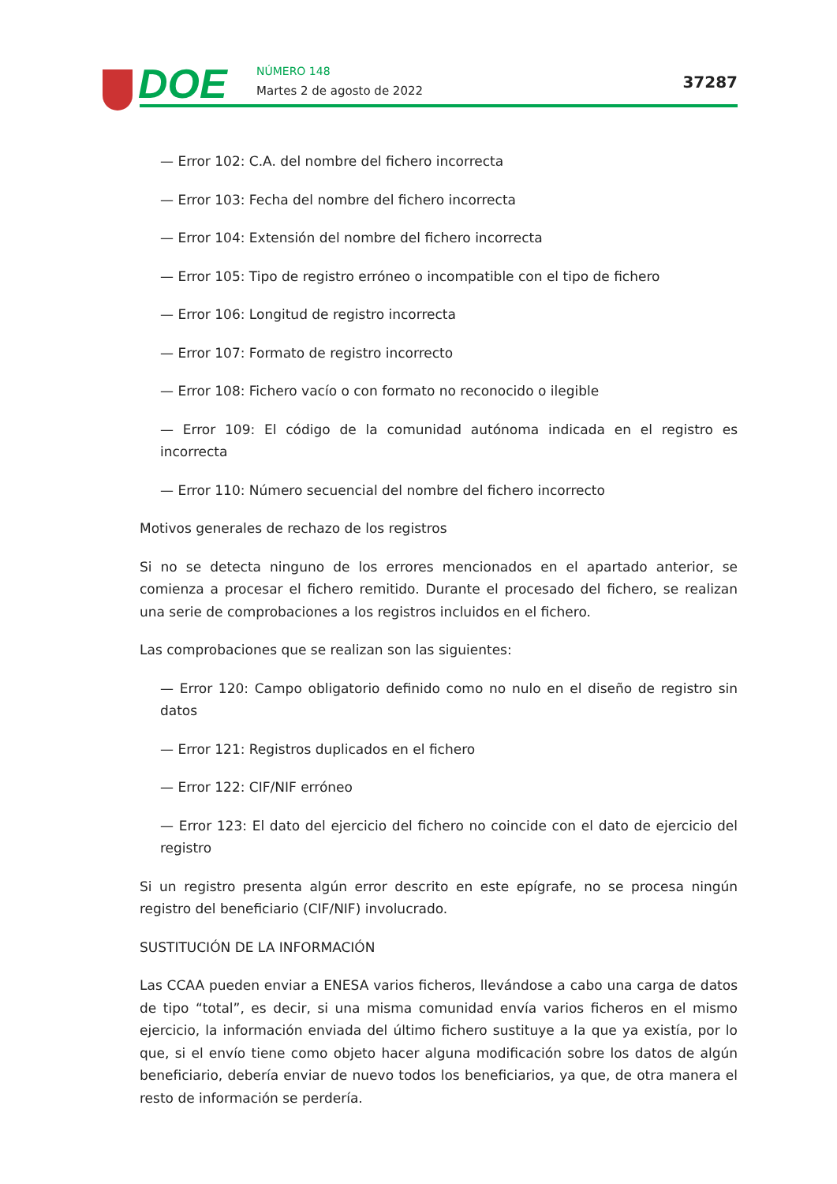DOE NÚMERO 148
Martes 2 de agosto de 2022 37287
— Error 102: C.A. del nombre del fichero incorrecta
— Error 103: Fecha del nombre del fichero incorrecta
— Error 104: Extensión del nombre del fichero incorrecta
— Error 105: Tipo de registro erróneo o incompatible con el tipo de fichero
— Error 106: Longitud de registro incorrecta
— Error 107: Formato de registro incorrecto
— Error 108: Fichero vacío o con formato no reconocido o ilegible
— Error 109: El código de la comunidad autónoma indicada en el registro es incorrecta
— Error 110: Número secuencial del nombre del fichero incorrecto
Motivos generales de rechazo de los registros
Si no se detecta ninguno de los errores mencionados en el apartado anterior, se comienza a procesar el fichero remitido. Durante el procesado del fichero, se realizan una serie de comprobaciones a los registros incluidos en el fichero.
Las comprobaciones que se realizan son las siguientes:
— Error 120: Campo obligatorio definido como no nulo en el diseño de registro sin datos
— Error 121: Registros duplicados en el fichero
— Error 122: CIF/NIF erróneo
— Error 123: El dato del ejercicio del fichero no coincide con el dato de ejercicio del registro
Si un registro presenta algún error descrito en este epígrafe, no se procesa ningún registro del beneficiario (CIF/NIF) involucrado.
SUSTITUCIÓN DE LA INFORMACIÓN
Las CCAA pueden enviar a ENESA varios ficheros, llevándose a cabo una carga de datos de tipo “total”, es decir, si una misma comunidad envía varios ficheros en el mismo ejercicio, la información enviada del último fichero sustituye a la que ya existía, por lo que, si el envío tiene como objeto hacer alguna modificación sobre los datos de algún beneficiario, debería enviar de nuevo todos los beneficiarios, ya que, de otra manera el resto de información se perdería.